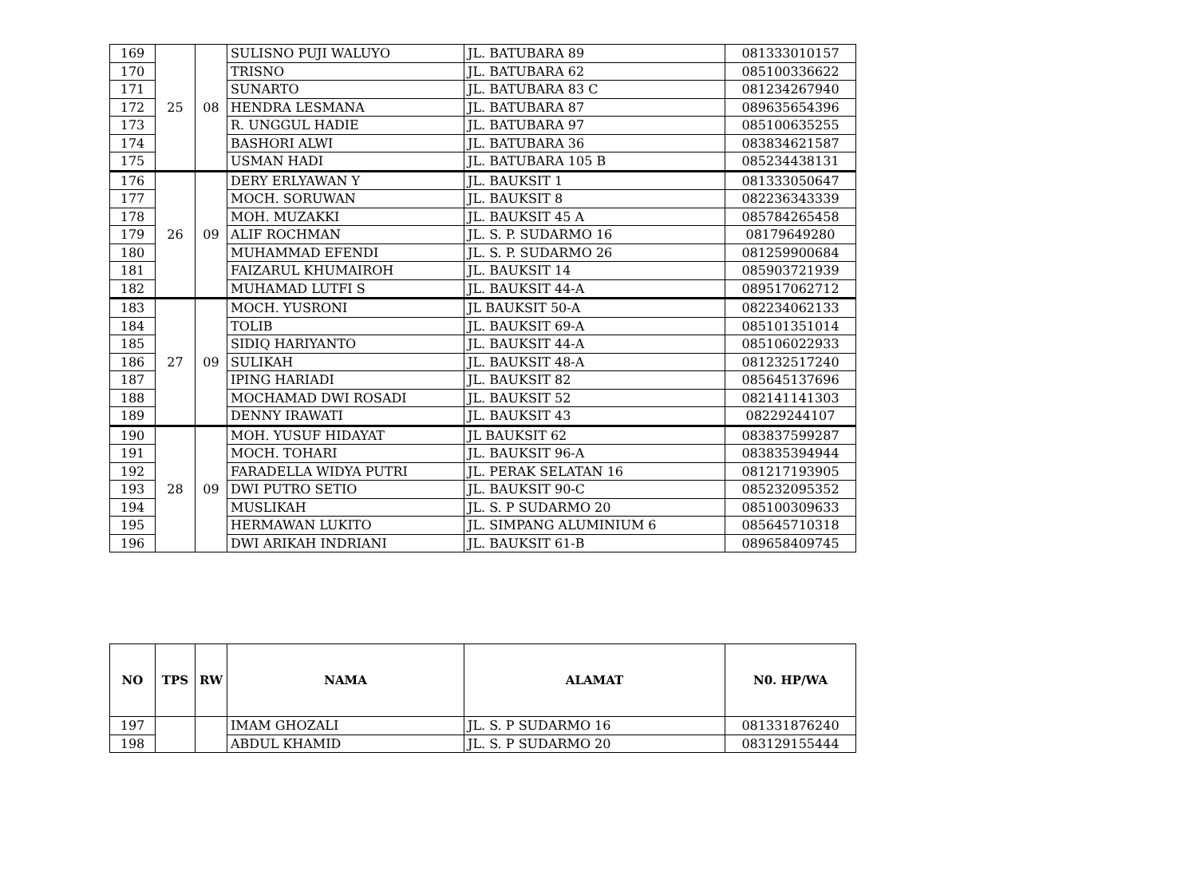| 169 | 25 | 08 | SULISNO PUJI WALUYO | JL. BATUBARA 89 | 081333010157 |
| 170 | | | TRISNO | JL. BATUBARA 62 | 085100336622 |
| 171 | | | SUNARTO | JL. BATUBARA 83 C | 081234267940 |
| 172 | | | HENDRA LESMANA | JL. BATUBARA 87 | 089635654396 |
| 173 | | | R. UNGGUL HADIE | JL. BATUBARA 97 | 085100635255 |
| 174 | | | BASHORI ALWI | JL. BATUBARA 36 | 083834621587 |
| 175 | | | USMAN HADI | JL. BATUBARA 105 B | 085234438131 |
| 176 | 26 | 09 | DERY ERLYAWAN Y | JL. BAUKSIT 1 | 081333050647 |
| 177 | | | MOCH. SORUWAN | JL. BAUKSIT 8 | 082236343339 |
| 178 | | | MOH. MUZAKKI | JL. BAUKSIT 45 A | 085784265458 |
| 179 | | | ALIF ROCHMAN | JL. S. P. SUDARMO 16 | 08179649280 |
| 180 | | | MUHAMMAD EFENDI | JL. S. P. SUDARMO 26 | 081259900684 |
| 181 | | | FAIZARUL KHUMAIROH | JL. BAUKSIT 14 | 085903721939 |
| 182 | | | MUHAMAD LUTFI S | JL. BAUKSIT 44-A | 089517062712 |
| 183 | 27 | 09 | MOCH. YUSRONI | JL BAUKSIT 50-A | 082234062133 |
| 184 | | | TOLIB | JL. BAUKSIT 69-A | 085101351014 |
| 185 | | | SIDIQ HARIYANTO | JL. BAUKSIT 44-A | 085106022933 |
| 186 | | | SULIKAH | JL. BAUKSIT 48-A | 081232517240 |
| 187 | | | IPING HARIADI | JL. BAUKSIT 82 | 085645137696 |
| 188 | | | MOCHAMAD DWI ROSADI | JL. BAUKSIT 52 | 082141141303 |
| 189 | | | DENNY IRAWATI | JL. BAUKSIT 43 | 08229244107 |
| 190 | 28 | 09 | MOH. YUSUF HIDAYAT | JL BAUKSIT 62 | 083837599287 |
| 191 | | | MOCH. TOHARI | JL. BAUKSIT 96-A | 083835394944 |
| 192 | | | FARADELLA WIDYA PUTRI | JL. PERAK SELATAN 16 | 081217193905 |
| 193 | | | DWI PUTRO SETIO | JL. BAUKSIT 90-C | 085232095352 |
| 194 | | | MUSLIKAH | JL. S. P SUDARMO 20 | 085100309633 |
| 195 | | | HERMAWAN LUKITO | JL. SIMPANG ALUMINIUM 6 | 085645710318 |
| 196 | | | DWI ARIKAH INDRIANI | JL. BAUKSIT 61-B | 089658409745 |
| NO | TPS | RW | NAMA | ALAMAT | N0. HP/WA |
| --- | --- | --- | --- | --- | --- |
| 197 | | | IMAM GHOZALI | JL. S. P SUDARMO 16 | 081331876240 |
| 198 | | | ABDUL KHAMID | JL. S. P SUDARMO 20 | 083129155444 |